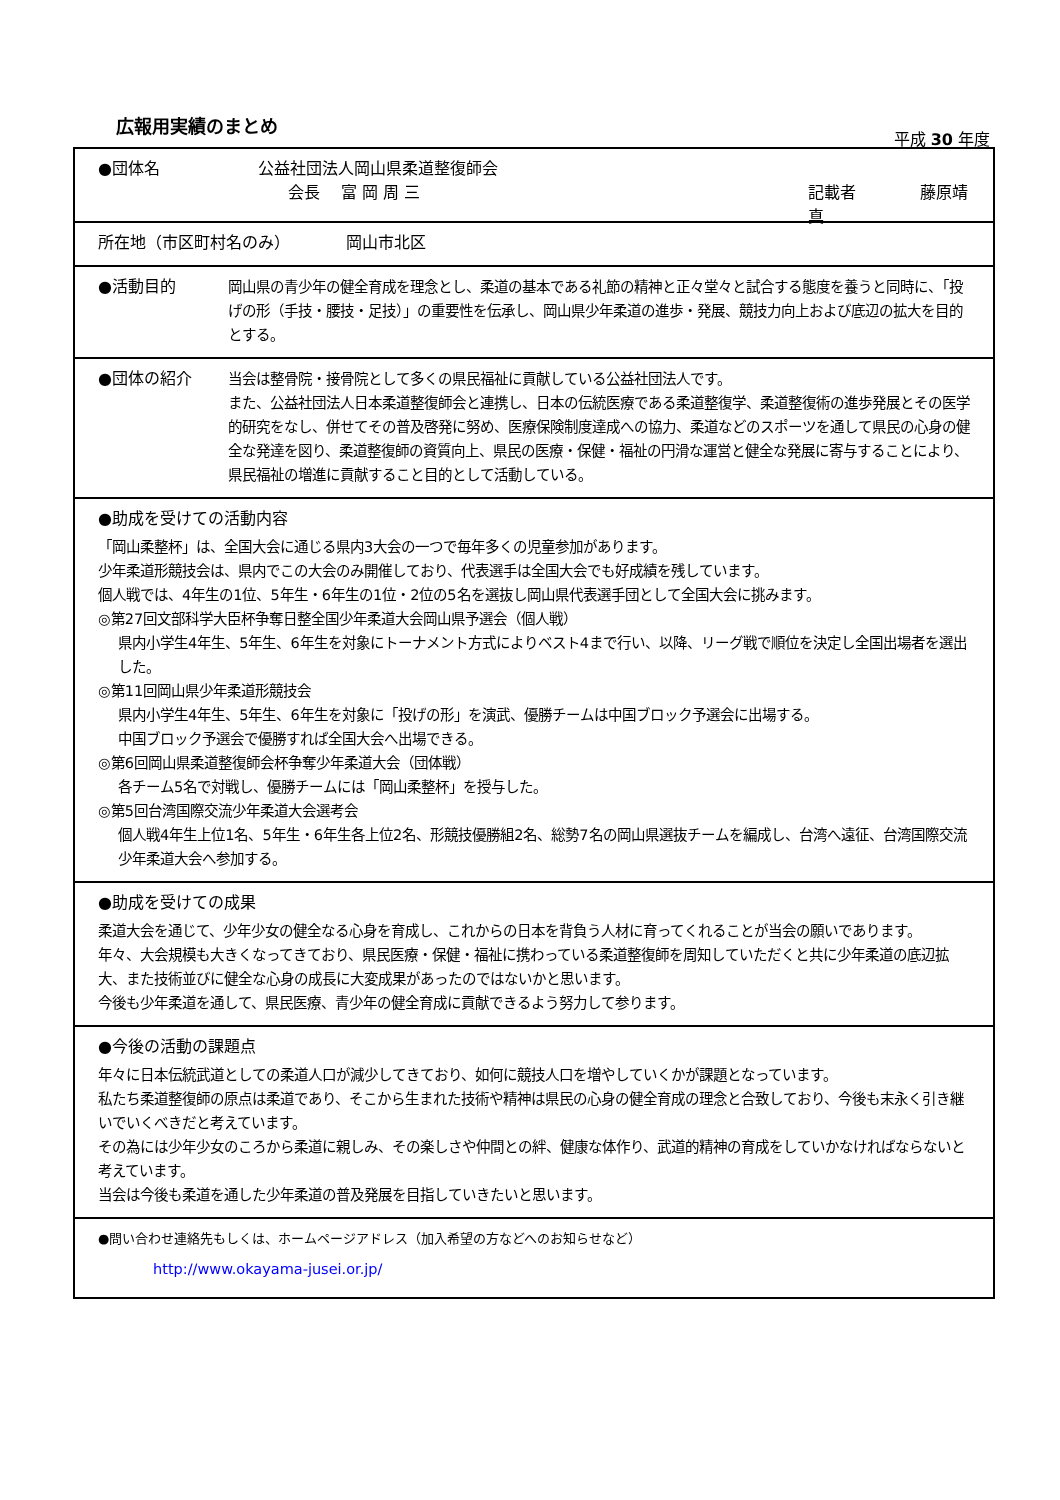広報用実績のまとめ
平成 30 年度
●団体名 公益社団法人岡山県柔道整復師会
会長　 富 岡 周 三 記載者　　　　藤原靖真
所在地（市区町村名のみ）　　　　岡山市北区
●活動目的 岡山県の青少年の健全育成を理念とし、柔道の基本である礼節の精神と正々堂々と試合する態度を養うと同時に、「投げの形（手技・腰技・足技）」の重要性を伝承し、岡山県少年柔道の進歩・発展、競技力向上および底辺の拡大を目的とする。
●団体の紹介 当会は整骨院・接骨院として多くの県民福祉に貢献している公益社団法人です。
また、公益社団法人日本柔道整復師会と連携し、日本の伝統医療である柔道整復学、柔道整復術の進歩発展とその医学的研究をなし、併せてその普及啓発に努め、医療保険制度達成への協力、柔道などのスポーツを通して県民の心身の健全な発達を図り、柔道整復師の資質向上、県民の医療・保健・福祉の円滑な運営と健全な発展に寄与することにより、県民福祉の増進に貢献すること目的として活動している。
●助成を受けての活動内容
「岡山柔整杯」は、全国大会に通じる県内3大会の一つで毎年多くの児童参加があります。
少年柔道形競技会は、県内でこの大会のみ開催しており、代表選手は全国大会でも好成績を残しています。
個人戦では、4年生の1位、5年生・6年生の1位・2位の5名を選抜し岡山県代表選手団として全国大会に挑みます。
◎第27回文部科学大臣杯争奪日整全国少年柔道大会岡山県予選会（個人戦）
県内小学生4年生、5年生、6年生を対象にトーナメント方式によりベスト4まで行い、以降、リーグ戦で順位を決定し全国出場者を選出した。
◎第11回岡山県少年柔道形競技会
県内小学生4年生、5年生、6年生を対象に「投げの形」を演武、優勝チームは中国ブロック予選会に出場する。
中国ブロック予選会で優勝すれば全国大会へ出場できる。
◎第6回岡山県柔道整復師会杯争奪少年柔道大会（団体戦）
各チーム5名で対戦し、優勝チームには「岡山柔整杯」を授与した。
◎第5回台湾国際交流少年柔道大会選考会
個人戦4年生上位1名、5年生・6年生各上位2名、形競技優勝組2名、総勢7名の岡山県選抜チームを編成し、台湾へ遠征、台湾国際交流少年柔道大会へ参加する。
●助成を受けての成果
柔道大会を通じて、少年少女の健全なる心身を育成し、これからの日本を背負う人材に育ってくれることが当会の願いであります。
年々、大会規模も大きくなってきており、県民医療・保健・福祉に携わっている柔道整復師を周知していただくと共に少年柔道の底辺拡大、また技術並びに健全な心身の成長に大変成果があったのではないかと思います。
今後も少年柔道を通して、県民医療、青少年の健全育成に貢献できるよう努力して参ります。
●今後の活動の課題点
年々に日本伝統武道としての柔道人口が減少してきており、如何に競技人口を増やしていくかが課題となっています。
私たち柔道整復師の原点は柔道であり、そこから生まれた技術や精神は県民の心身の健全育成の理念と合致しており、今後も末永く引き継いでいくべきだと考えています。
その為には少年少女のころから柔道に親しみ、その楽しさや仲間との絆、健康な体作り、武道的精神の育成をしていかなければならないと考えています。
当会は今後も柔道を通した少年柔道の普及発展を目指していきたいと思います。
●問い合わせ連絡先もしくは、ホームページアドレス（加入希望の方などへのお知らせなど）
http://www.okayama-jusei.or.jp/